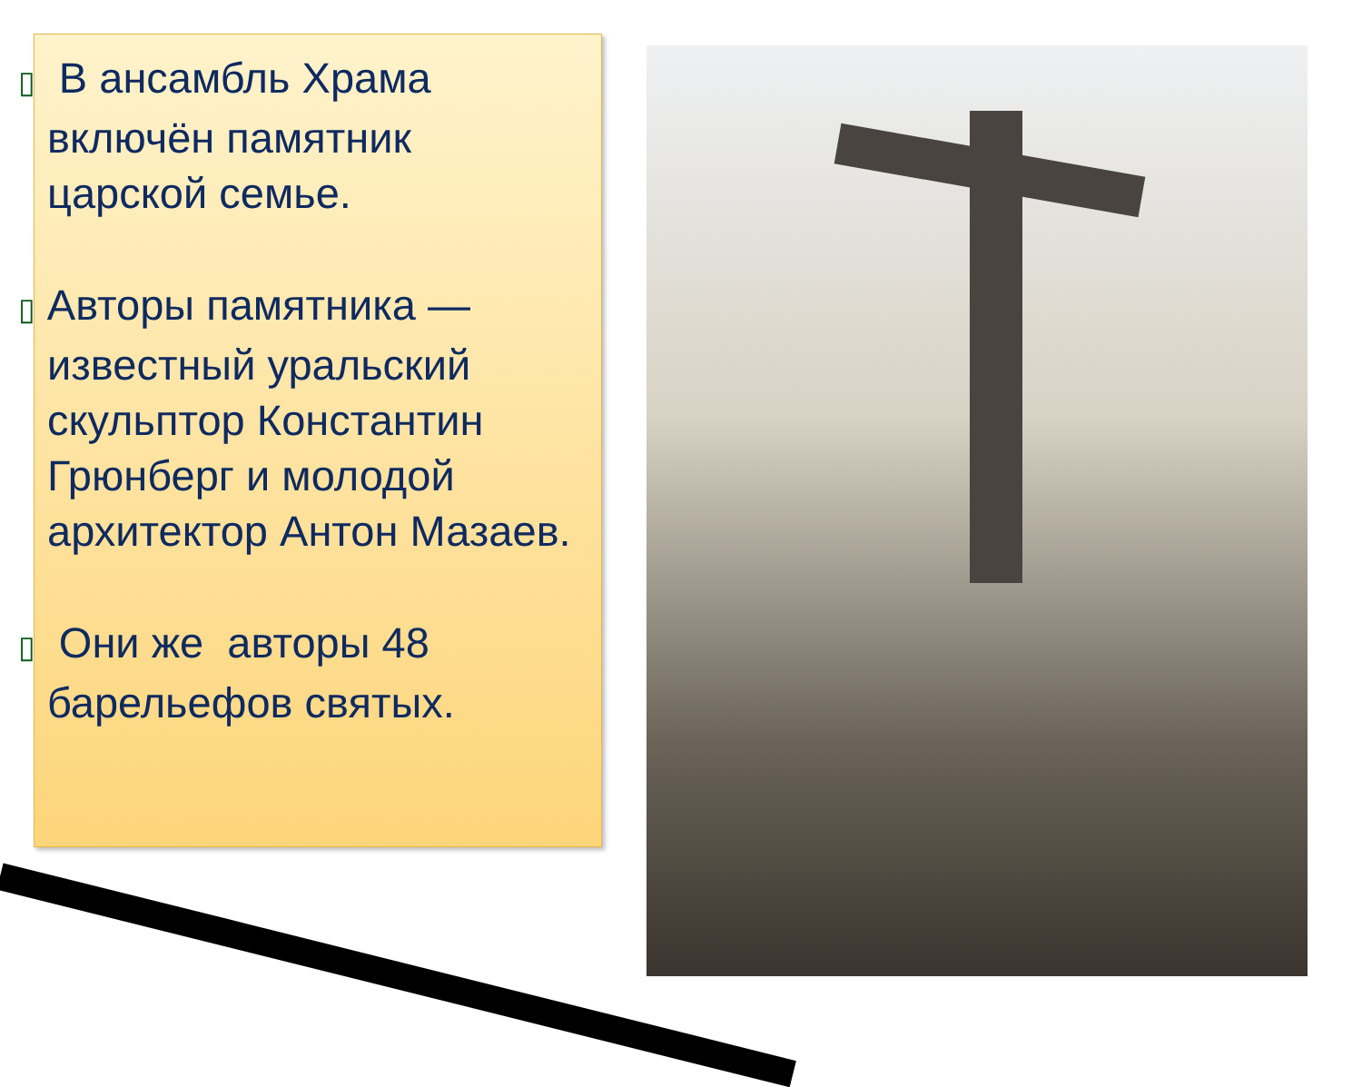▯ В ансамбль Храма включён памятник царской семье.
▯ Авторы памятника — известный уральский скульптор Константин Грюнберг и молодой архитектор Антон Мазаев.
▯ Они же авторы 48 барельефов святых.